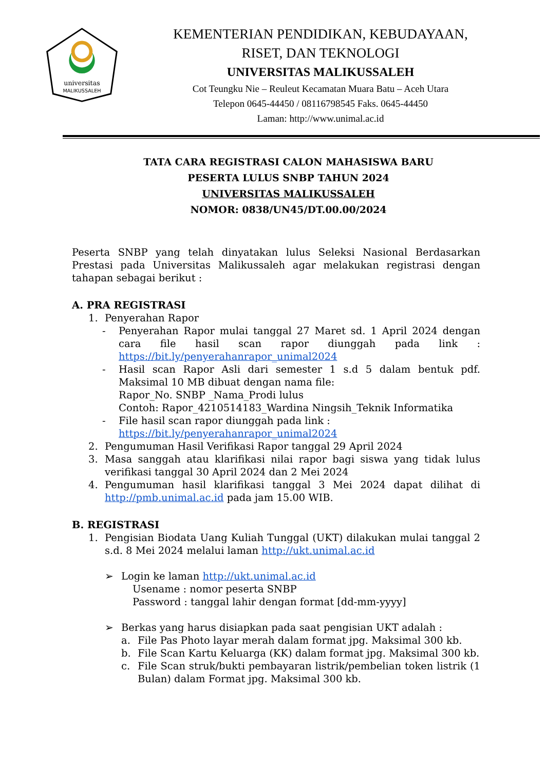universitas
MALIKUSSALEH
KEMENTERIAN PENDIDIKAN, KEBUDAYAAN,
RISET, DAN TEKNOLOGI
UNIVERSITAS MALIKUSSALEH
Cot Teungku Nie – Reuleut Kecamatan Muara Batu – Aceh Utara
Telepon 0645-44450 / 08116798545 Faks. 0645-44450
Laman: http://www.unimal.ac.id
TATA CARA REGISTRASI CALON MAHASISWA BARU
PESERTA LULUS SNBP TAHUN 2024
UNIVERSITAS MALIKUSSALEH
NOMOR: 0838/UN45/DT.00.00/2024
Peserta SNBP yang telah dinyatakan lulus Seleksi Nasional Berdasarkan Prestasi pada Universitas Malikussaleh agar melakukan registrasi dengan tahapan sebagai berikut :
A. PRA REGISTRASI
1. Penyerahan Rapor
- Penyerahan Rapor mulai tanggal 27 Maret sd. 1 April 2024 dengan cara file hasil scan rapor diunggah pada link : https://bit.ly/penyerahanrapor_unimal2024
- Hasil scan Rapor Asli dari semester 1 s.d 5 dalam bentuk pdf. Maksimal 10 MB dibuat dengan nama file:
Rapor_No. SNBP _Nama_Prodi lulus
Contoh: Rapor_4210514183_Wardina Ningsih_Teknik Informatika
- File hasil scan rapor diunggah pada link :
https://bit.ly/penyerahanrapor_unimal2024
2. Pengumuman Hasil Verifikasi Rapor tanggal 29 April 2024
3. Masa sanggah atau klarifikasi nilai rapor bagi siswa yang tidak lulus verifikasi tanggal 30 April 2024 dan 2 Mei 2024
4. Pengumuman hasil klarifikasi tanggal 3 Mei 2024 dapat dilihat di http://pmb.unimal.ac.id pada jam 15.00 WIB.
B. REGISTRASI
1. Pengisian Biodata Uang Kuliah Tunggal (UKT) dilakukan mulai tanggal 2 s.d. 8 Mei 2024 melalui laman http://ukt.unimal.ac.id
➢ Login ke laman http://ukt.unimal.ac.id
Usename : nomor peserta SNBP
Password : tanggal lahir dengan format [dd-mm-yyyy]
➢ Berkas yang harus disiapkan pada saat pengisian UKT adalah :
a. File Pas Photo layar merah dalam format jpg. Maksimal 300 kb.
b. File Scan Kartu Keluarga (KK) dalam format jpg. Maksimal 300 kb.
c. File Scan struk/bukti pembayaran listrik/pembelian token listrik (1 Bulan) dalam Format jpg. Maksimal 300 kb.